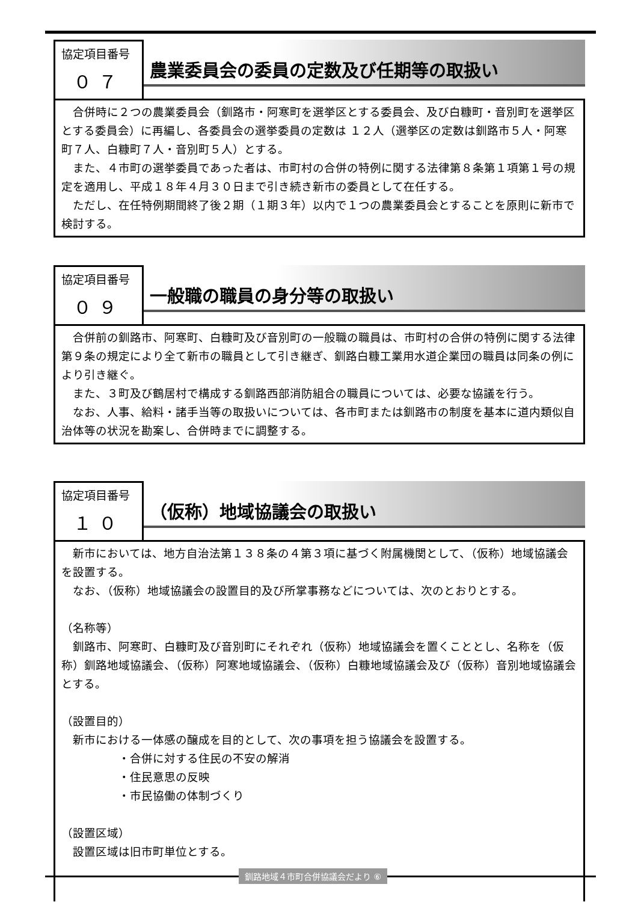協定項目番号
０７
農業委員会の委員の定数及び任期等の取扱い
合併時に２つの農業委員会（釧路市・阿寒町を選挙区とする委員会、及び白糠町・音別町を選挙区とする委員会）に再編し、各委員会の選挙委員の定数は １２人（選挙区の定数は釧路市５人・阿寒町７人、白糠町７人・音別町５人）とする。
また、４市町の選挙委員であった者は、市町村の合併の特例に関する法律第８条第１項第１号の規定を適用し、平成１８年４月３０日まで引き続き新市の委員として在任する。
ただし、在任特例期間終了後２期（１期３年）以内で１つの農業委員会とすることを原則に新市で検討する。
協定項目番号
０９
一般職の職員の身分等の取扱い
合併前の釧路市、阿寒町、白糠町及び音別町の一般職の職員は、市町村の合併の特例に関する法律第９条の規定により全て新市の職員として引き継ぎ、釧路白糠工業用水道企業団の職員は同条の例により引き継ぐ。
また、３町及び鶴居村で構成する釧路西部消防組合の職員については、必要な協議を行う。
なお、人事、給料・諸手当等の取扱いについては、各市町または釧路市の制度を基本に道内類似自治体等の状況を勘案し、合併時までに調整する。
協定項目番号
１０
（仮称）地域協議会の取扱い
新市においては、地方自治法第１３８条の４第３項に基づく附属機関として、（仮称）地域協議会を設置する。
なお、（仮称）地域協議会の設置目的及び所掌事務などについては、次のとおりとする。
（名称等）
釧路市、阿寒町、白糠町及び音別町にそれぞれ（仮称）地域協議会を置くこととし、名称を（仮称）釧路地域協議会、（仮称）阿寒地域協議会、（仮称）白糠地域協議会及び（仮称）音別地域協議会とする。
（設置目的）
新市における一体感の醸成を目的として、次の事項を担う協議会を設置する。
・合併に対する住民の不安の解消
・住民意思の反映
・市民協働の体制づくり
（設置区域）
設置区域は旧市町単位とする。
釧路地域４市町合併協議会だより ⑥